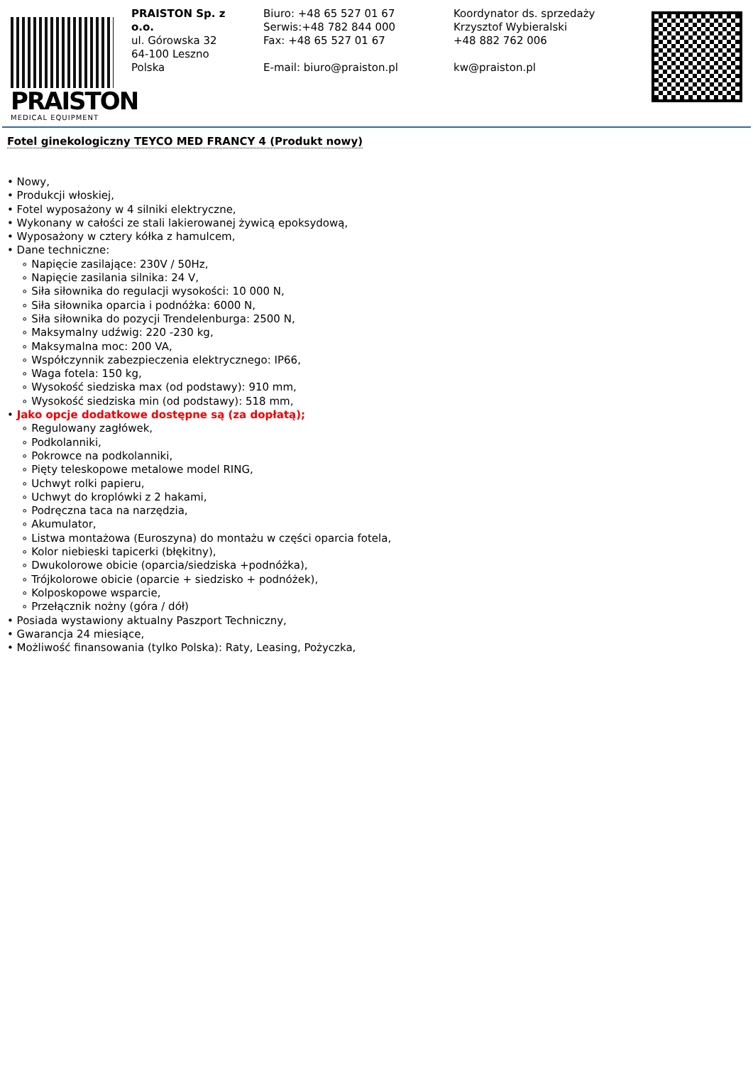PRAISTON
MEDICAL EQUIPMENT
PRAISTON Sp. z o.o.
ul. Górowska 32
64-100 Leszno
Polska
Biuro: +48 65 527 01 67
Serwis:+48 782 844 000
Fax: +48 65 527 01 67
E-mail: biuro@praiston.pl
Koordynator ds. sprzedaży
Krzysztof Wybieralski
+48 882 762 006
kw@praiston.pl
Fotel ginekologiczny TEYCO MED FRANCY 4 (Produkt nowy)
• Nowy,
• Produkcji włoskiej,
• Fotel wyposażony w 4 silniki elektryczne,
• Wykonany w całości ze stali lakierowanej żywicą epoksydową,
• Wyposażony w cztery kółka z hamulcem,
• Dane techniczne:
∘ Napięcie zasilające: 230V / 50Hz,
∘ Napięcie zasilania silnika: 24 V,
∘ Siła siłownika do regulacji wysokości: 10 000 N,
∘ Siła siłownika oparcia i podnóżka: 6000 N,
∘ Siła siłownika do pozycji Trendelenburga: 2500 N,
∘ Maksymalny udźwig: 220 -230 kg,
∘ Maksymalna moc: 200 VA,
∘ Współczynnik zabezpieczenia elektrycznego: IP66,
∘ Waga fotela: 150 kg,
∘ Wysokość siedziska max (od podstawy): 910 mm,
∘ Wysokość siedziska min (od podstawy): 518 mm,
• Jako opcje dodatkowe dostępne są (za dopłatą);
∘ Regulowany zagłówek,
∘ Podkolanniki,
∘ Pokrowce na podkolanniki,
∘ Pięty teleskopowe metalowe model RING,
∘ Uchwyt rolki papieru,
∘ Uchwyt do kroplówki z 2 hakami,
∘ Podręczna taca na narzędzia,
∘ Akumulator,
∘ Listwa montażowa (Euroszyna) do montażu w części oparcia fotela,
∘ Kolor niebieski tapicerki (błękitny),
∘ Dwukolorowe obicie (oparcia/siedziska +podnóżka),
∘ Trójkolorowe obicie (oparcie + siedzisko + podnóżek),
∘ Kolposkopowe wsparcie,
∘ Przełącznik nożny (góra / dół)
• Posiada wystawiony aktualny Paszport Techniczny,
• Gwarancja 24 miesiące,
• Możliwość finansowania (tylko Polska): Raty, Leasing, Pożyczka,